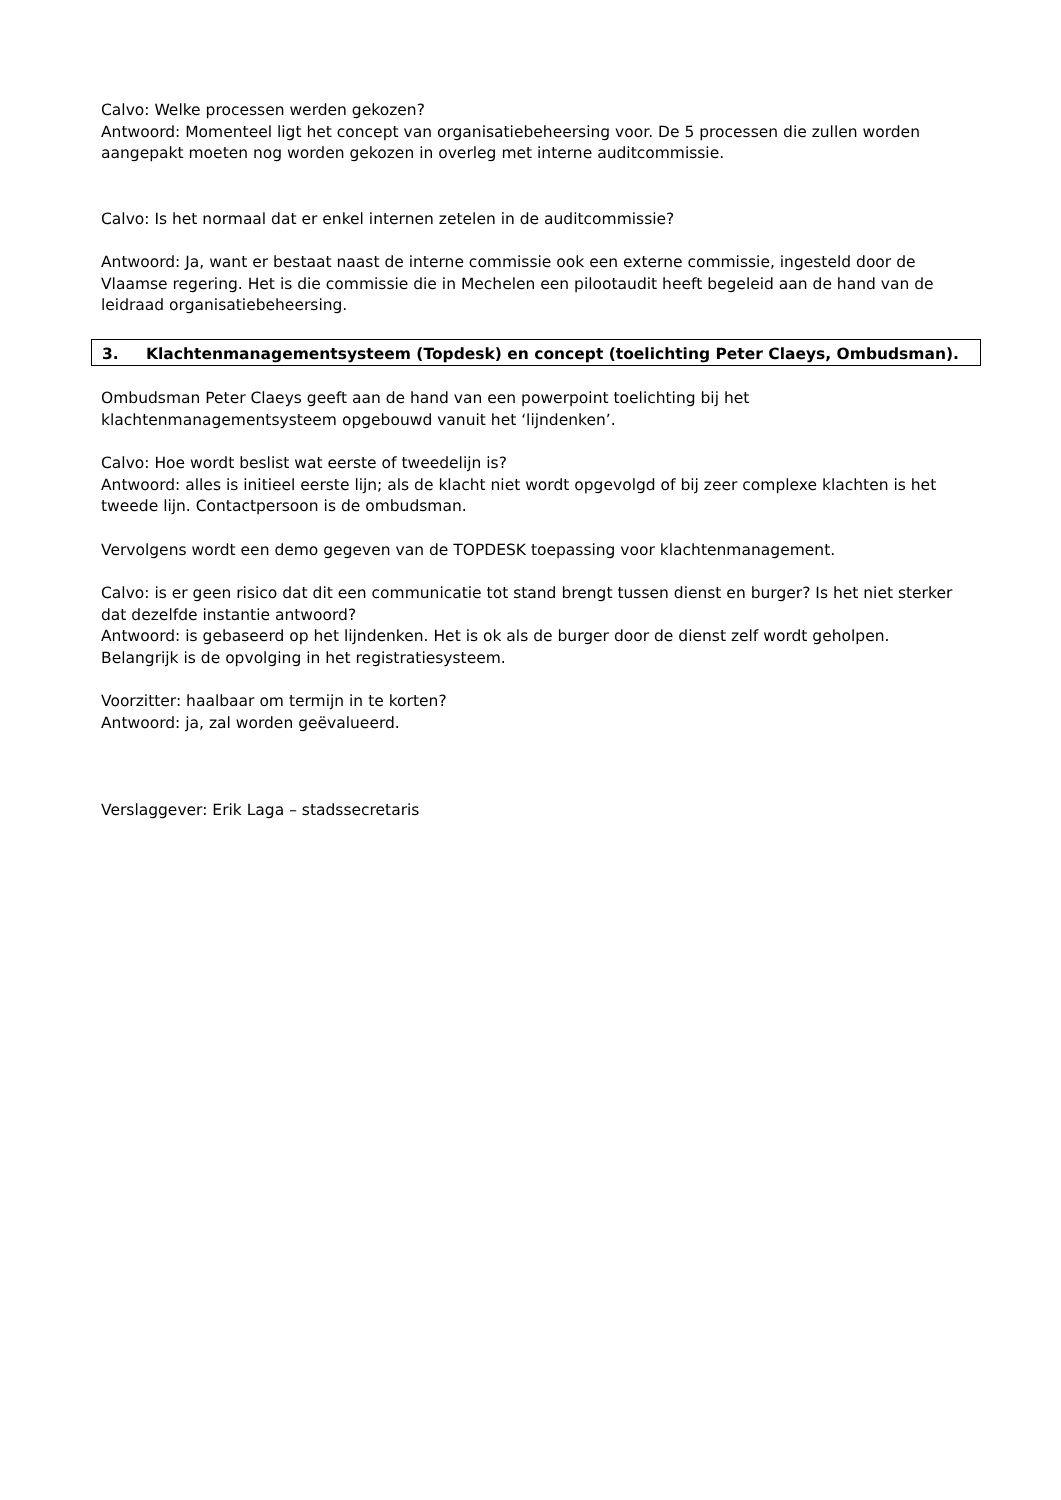Calvo: Welke processen werden gekozen?
Antwoord: Momenteel ligt het concept van organisatiebeheersing voor. De 5 processen die zullen worden aangepakt moeten nog worden gekozen in overleg met interne auditcommissie.
Calvo: Is het normaal dat er enkel internen zetelen in de auditcommissie?
Antwoord: Ja, want er bestaat naast de interne commissie ook een externe commissie, ingesteld door de Vlaamse regering. Het is die commissie die in Mechelen een pilootaudit heeft begeleid aan de hand van de leidraad organisatiebeheersing.
3. Klachtenmanagementsysteem (Topdesk) en concept (toelichting Peter Claeys, Ombudsman).
Ombudsman Peter Claeys geeft aan de hand van een powerpoint toelichting bij het klachtenmanagementsysteem opgebouwd vanuit het ‘lijndenken’.
Calvo: Hoe wordt beslist wat eerste of tweedelijn is?
Antwoord: alles is initieel eerste lijn; als de klacht niet wordt opgevolgd of bij zeer complexe klachten is het tweede lijn. Contactpersoon is de ombudsman.
Vervolgens wordt een demo gegeven van de TOPDESK toepassing voor klachtenmanagement.
Calvo: is er geen risico dat dit een communicatie tot stand brengt tussen dienst en burger? Is het niet sterker dat dezelfde instantie antwoord?
Antwoord: is gebaseerd op het lijndenken. Het is ok als de burger door de dienst zelf wordt geholpen. Belangrijk is de opvolging in het registratiesysteem.
Voorzitter: haalbaar om termijn in te korten?
Antwoord: ja, zal worden geëvalueerd.
Verslaggever: Erik Laga – stadssecretaris